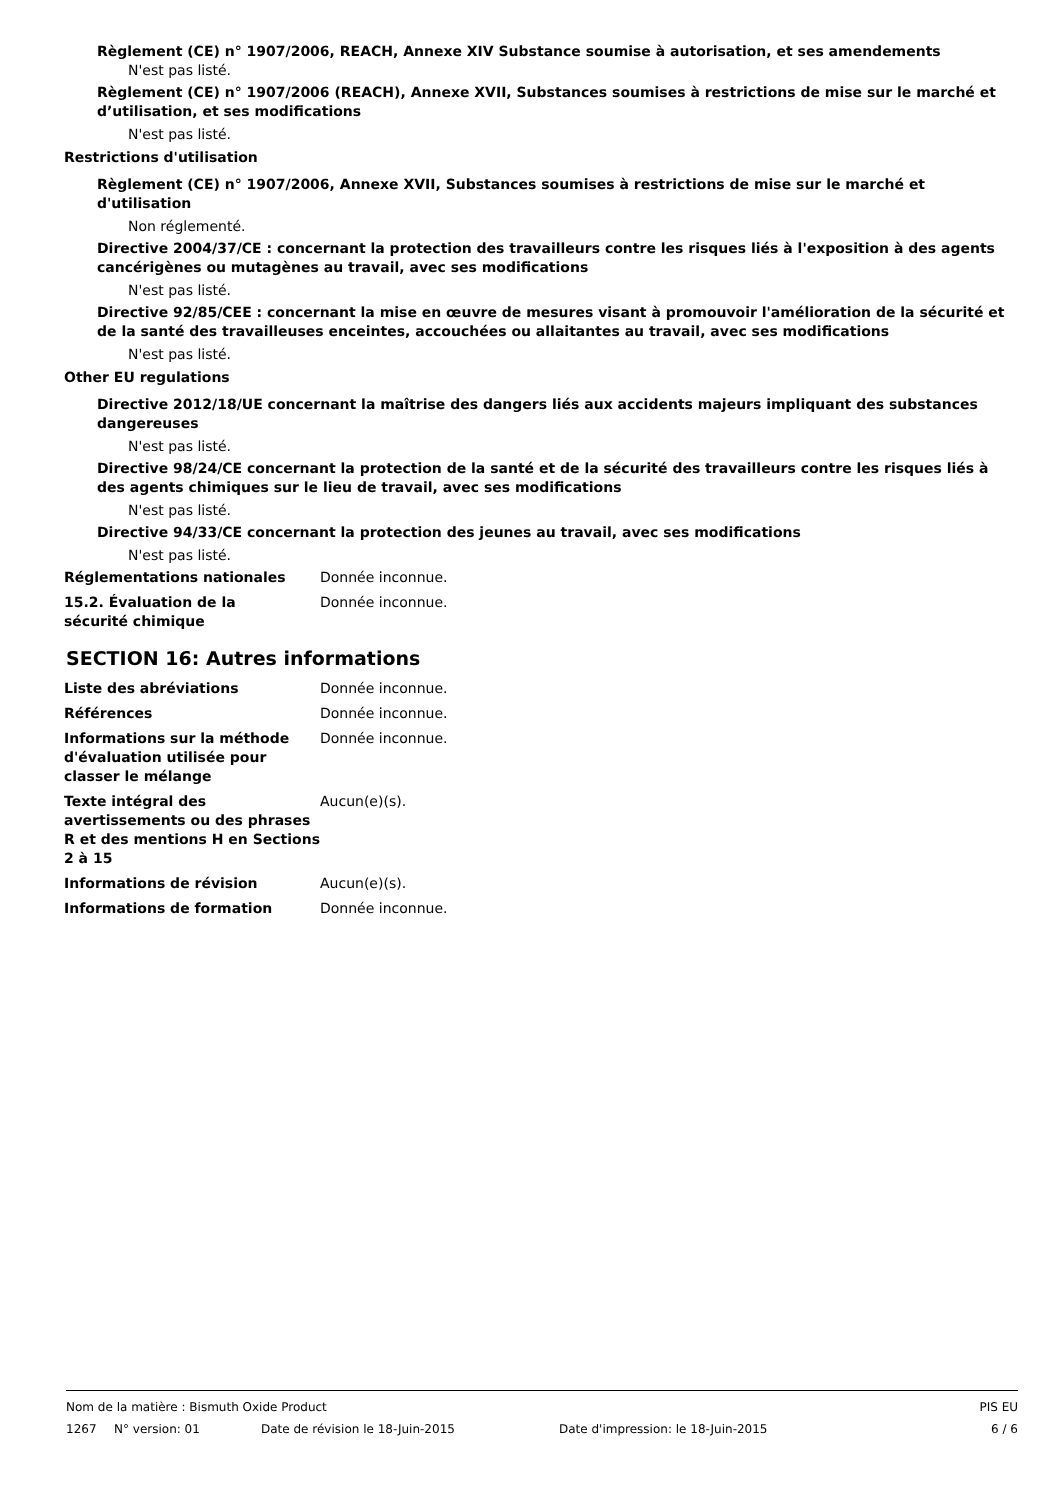Règlement (CE) n° 1907/2006, REACH, Annexe XIV Substance soumise à autorisation, et ses amendements
N'est pas listé.
Règlement (CE) n° 1907/2006 (REACH), Annexe XVII, Substances soumises à restrictions de mise sur le marché et d’utilisation, et ses modifications
N'est pas listé.
Restrictions d'utilisation
Règlement (CE) n° 1907/2006, Annexe XVII, Substances soumises à restrictions de mise sur le marché et d'utilisation
Non réglementé.
Directive 2004/37/CE : concernant la protection des travailleurs contre les risques liés à l'exposition à des agents cancérigènes ou mutagènes au travail, avec ses modifications
N'est pas listé.
Directive 92/85/CEE : concernant la mise en œuvre de mesures visant à promouvoir l'amélioration de la sécurité et de la santé des travailleuses enceintes, accouchées ou allaitantes au travail, avec ses modifications
N'est pas listé.
Other EU regulations
Directive 2012/18/UE concernant la maîtrise des dangers liés aux accidents majeurs impliquant des substances dangereuses
N'est pas listé.
Directive 98/24/CE concernant la protection de la santé et de la sécurité des travailleurs contre les risques liés à des agents chimiques sur le lieu de travail, avec ses modifications
N'est pas listé.
Directive 94/33/CE concernant la protection des jeunes au travail, avec ses modifications
N'est pas listé.
Réglementations nationales Donnée inconnue.
15.2. Évaluation de la
sécurité chimique
Donnée inconnue.
SECTION 16: Autres informations
Liste des abréviations Donnée inconnue.
Références Donnée inconnue.
Informations sur la méthode d'évaluation utilisée pour classer le mélange
Donnée inconnue.
Texte intégral des avertissements ou des phrases R et des mentions H en Sections 2 à 15
Aucun(e)(s).
Informations de révision Aucun(e)(s).
Informations de formation Donnée inconnue.
Nom de la matière : Bismuth Oxide Product PIS EU
1267 N° version: 01 Date de révision le 18-Juin-2015 Date d'impression: le 18-Juin-2015 6 / 6